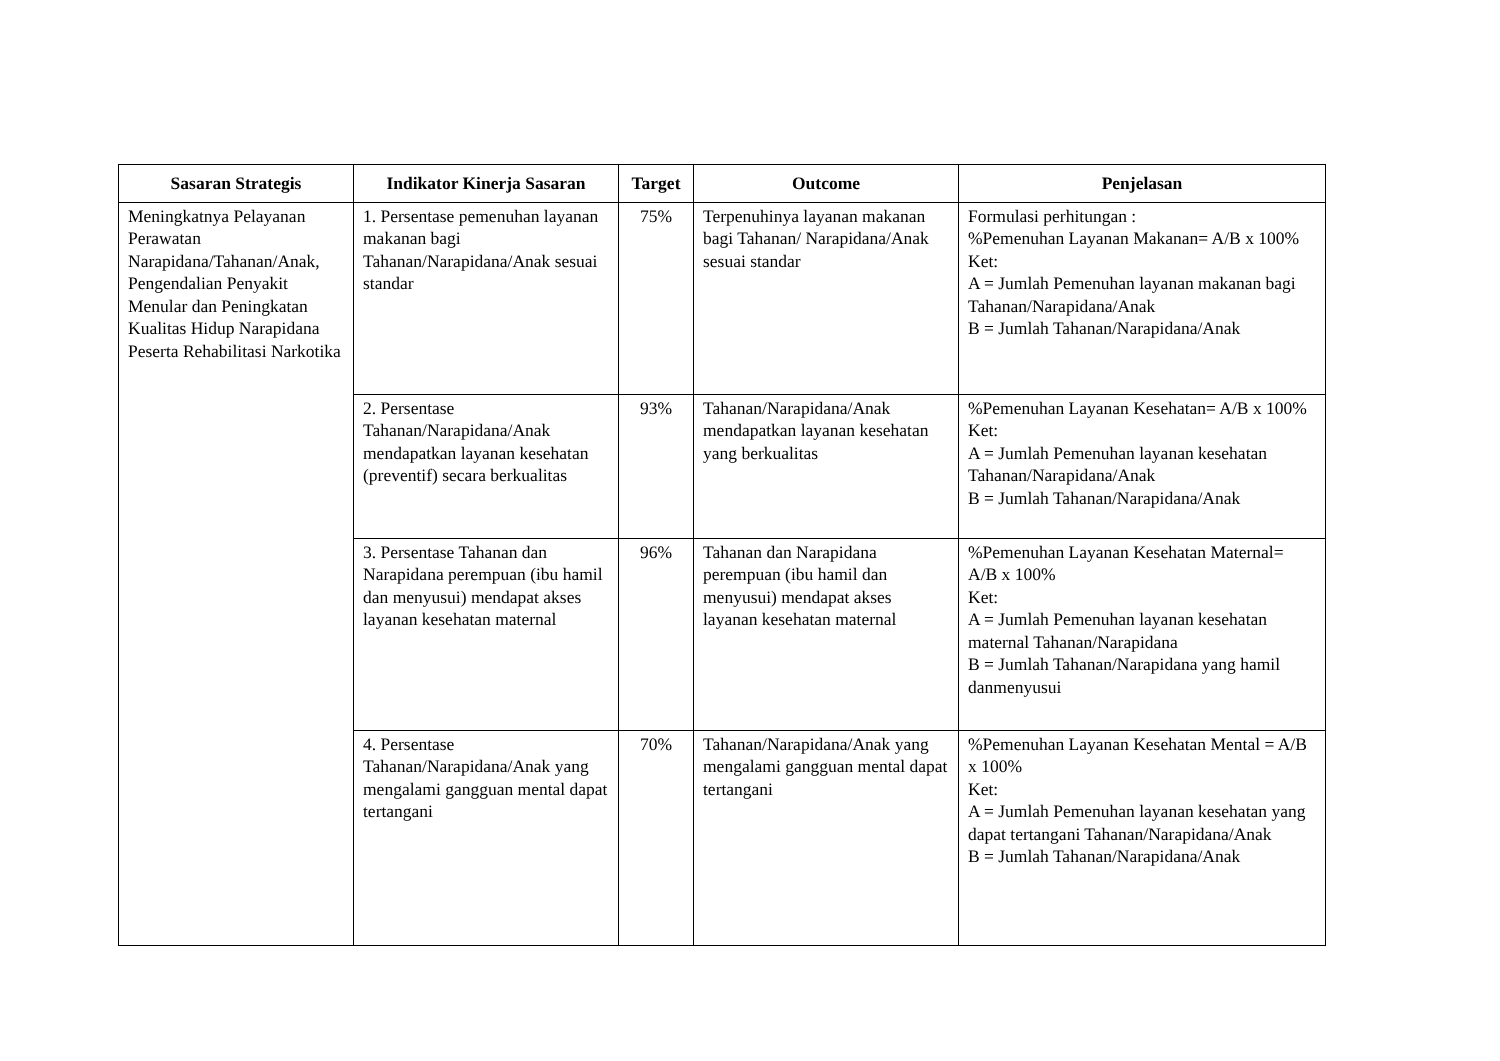| Sasaran Strategis | Indikator Kinerja Sasaran | Target | Outcome | Penjelasan |
| --- | --- | --- | --- | --- |
| Meningkatnya Pelayanan Perawatan Narapidana/Tahanan/Anak, Pengendalian Penyakit Menular dan Peningkatan Kualitas Hidup Narapidana Peserta Rehabilitasi Narkotika | 1. Persentase pemenuhan layanan makanan bagi Tahanan/Narapidana/Anak sesuai standar | 75% | Terpenuhinya layanan makanan bagi Tahanan/ Narapidana/Anak sesuai standar | Formulasi perhitungan : %Pemenuhan Layanan Makanan= A/B x 100% Ket: A = Jumlah Pemenuhan layanan makanan bagi Tahanan/Narapidana/Anak B = Jumlah Tahanan/Narapidana/Anak |
| | 2. Persentase Tahanan/Narapidana/Anak mendapatkan layanan kesehatan (preventif) secara berkualitas | 93% | Tahanan/Narapidana/Anak mendapatkan layanan kesehatan yang berkualitas | %Pemenuhan Layanan Kesehatan= A/B x 100% Ket: A = Jumlah Pemenuhan layanan kesehatan Tahanan/Narapidana/Anak B = Jumlah Tahanan/Narapidana/Anak |
| | 3. Persentase Tahanan dan Narapidana perempuan (ibu hamil dan menyusui) mendapat akses layanan kesehatan maternal | 96% | Tahanan dan Narapidana perempuan (ibu hamil dan menyusui) mendapat akses layanan kesehatan maternal | %Pemenuhan Layanan Kesehatan Maternal= A/B x 100% Ket: A = Jumlah Pemenuhan layanan kesehatan maternal Tahanan/Narapidana B = Jumlah Tahanan/Narapidana yang hamil danmenyusui |
| | 4. Persentase Tahanan/Narapidana/Anak yang mengalami gangguan mental dapat tertangani | 70% | Tahanan/Narapidana/Anak yang mengalami gangguan mental dapat tertangani | %Pemenuhan Layanan Kesehatan Mental = A/B x 100% Ket: A = Jumlah Pemenuhan layanan kesehatan yang dapat tertangani Tahanan/Narapidana/Anak B = Jumlah Tahanan/Narapidana/Anak |